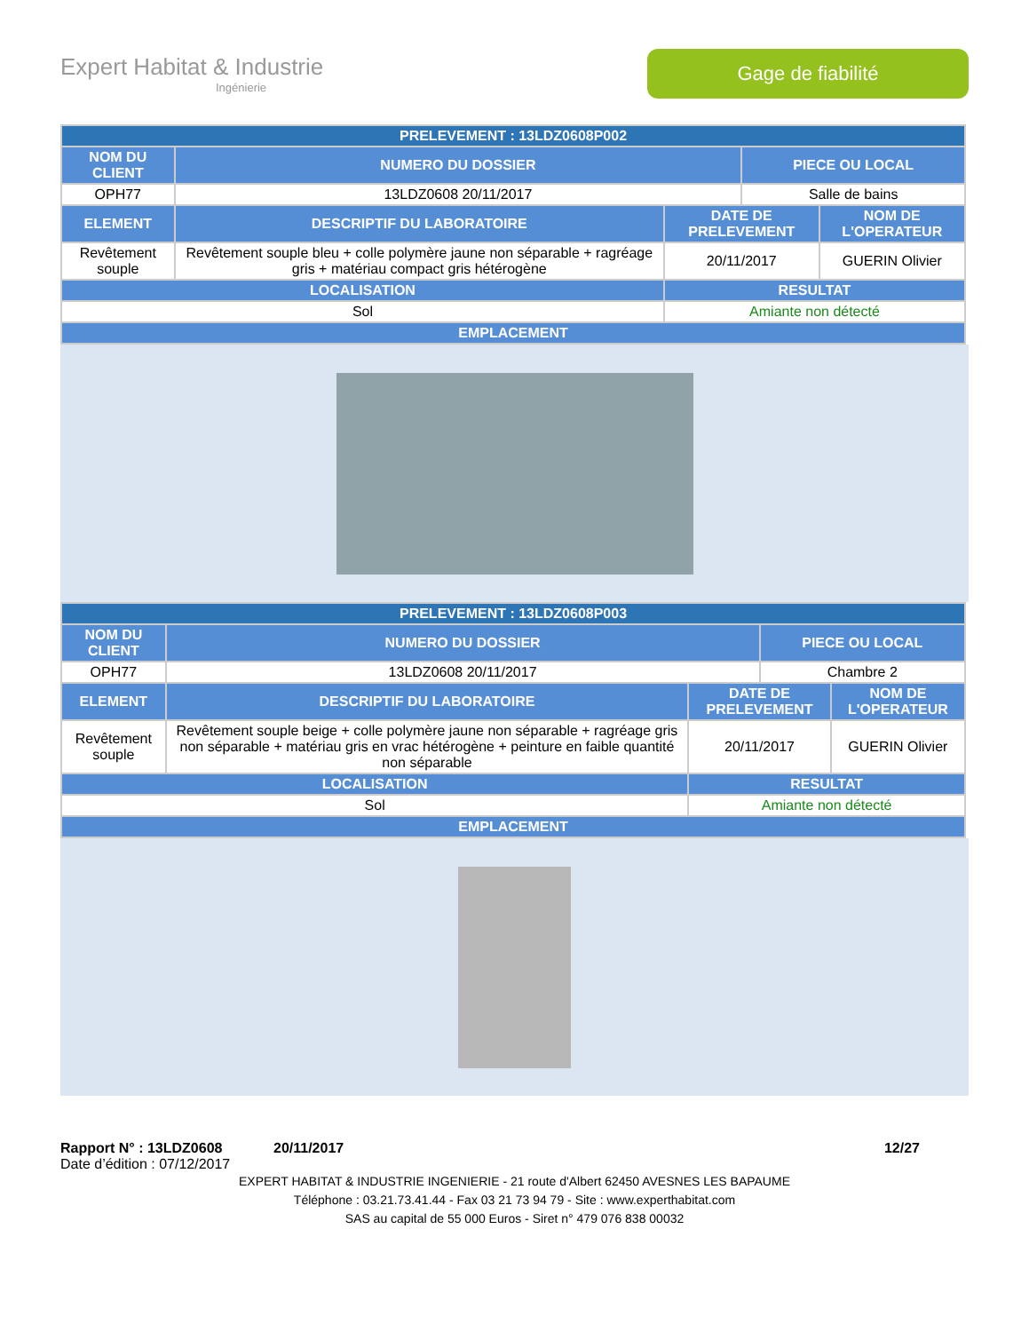Expert Habitat & Industrie
Ingénierie
Gage de fiabilité
| PRELEVEMENT : 13LDZ0608P002 | | | | |
| --- | --- | --- | --- | --- |
| NOM DU CLIENT | NUMERO DU DOSSIER | | PIECE OU LOCAL | |
| OPH77 | 13LDZ0608 20/11/2017 | | Salle de bains | |
| ELEMENT | DESCRIPTIF DU LABORATOIRE | DATE DE PRELEVEMENT | | NOM DE L'OPERATEUR |
| Revêtement souple | Revêtement souple bleu + colle polymère jaune non séparable + ragréage gris + matériau compact gris hétérogène | 20/11/2017 | | GUERIN Olivier |
| LOCALISATION | | RESULTAT | | |
| Sol | | Amiante non détecté | | |
| EMPLACEMENT | | | | |
| PRELEVEMENT : 13LDZ0608P003 | | | | |
| --- | --- | --- | --- | --- |
| NOM DU CLIENT | NUMERO DU DOSSIER | | PIECE OU LOCAL | |
| OPH77 | 13LDZ0608 20/11/2017 | | Chambre 2 | |
| ELEMENT | DESCRIPTIF DU LABORATOIRE | DATE DE PRELEVEMENT | | NOM DE L'OPERATEUR |
| Revêtement souple | Revêtement souple beige + colle polymère jaune non séparable + ragréage gris non séparable + matériau gris en vrac hétérogène + peinture en faible quantité non séparable | 20/11/2017 | | GUERIN Olivier |
| LOCALISATION | | RESULTAT | | |
| Sol | | Amiante non détecté | | |
| EMPLACEMENT | | | | |
Rapport N° : 13LDZ0608 20/11/2017 12/27
Date d’édition : 07/12/2017
EXPERT HABITAT & INDUSTRIE INGENIERIE - 21 route d'Albert 62450 AVESNES LES BAPAUME
Téléphone : 03.21.73.41.44 - Fax 03 21 73 94 79 - Site : www.experthabitat.com
SAS au capital de 55 000 Euros - Siret n° 479 076 838 00032